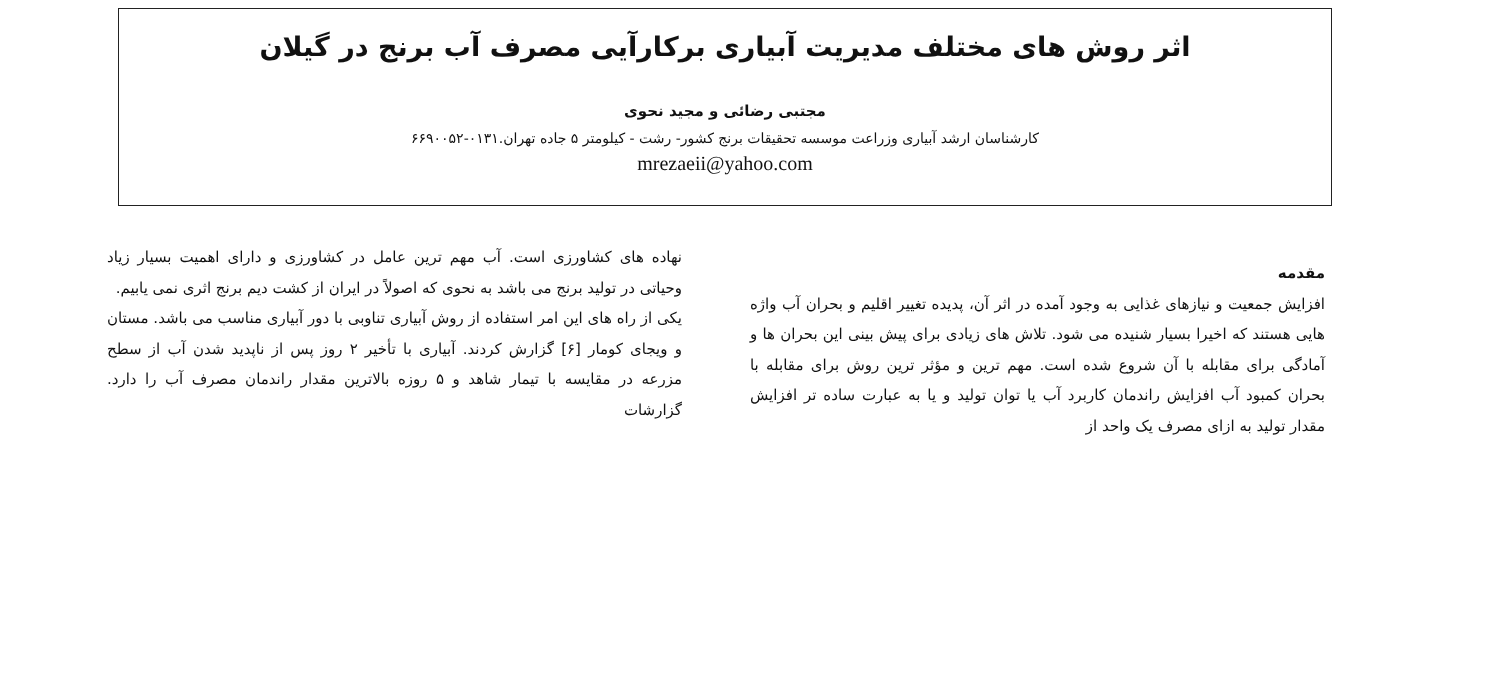اثر روش های مختلف مدیریت آبیاری برکارآیی مصرف آب برنج در گیلان
مجتبی رضائی و مجید نحوی
کارشناسان ارشد آبیاری وزراعت موسسه تحقیقات برنج کشور- رشت - کیلومتر ۵ جاده تهران.۰۱۳۱-۶۶۹۰۰۵۲
mrezaeii@yahoo.com
مقدمه
افزایش جمعیت و نیازهای غذایی به وجود آمده در اثر آن، پدیده تغییر اقلیم و بحران آب واژه هایی هستند که اخیرا بسیار شنیده می شود. تلاش های زیادی برای پیش بینی این بحران ها و آمادگی برای مقابله با آن شروع شده است. مهم ترین و مؤثر ترین روش برای مقابله با بحران کمبود آب افزایش راندمان کاربرد آب یا توان تولید و یا به عبارت ساده تر افزایش مقدار تولید به ازای مصرف یک واحد از
نهاده های کشاورزی است. آب مهم ترین عامل در کشاورزی و دارای اهمیت بسیار زیاد وحیاتی در تولید برنج می باشد به نحوی که اصولاً در ایران از کشت دیم برنج اثری نمی یابیم.
یکی از راه های این امر استفاده از روش آبیاری تناوبی با دور آبیاری مناسب می باشد. مستان و ویجای کومار [۶] گزارش کردند. آبیاری با تأخیر ۲ روز پس از ناپدید شدن آب از سطح مزرعه در مقایسه با تیمار شاهد و ۵ روزه بالاترین مقدار راندمان مصرف آب را دارد. گزارشات